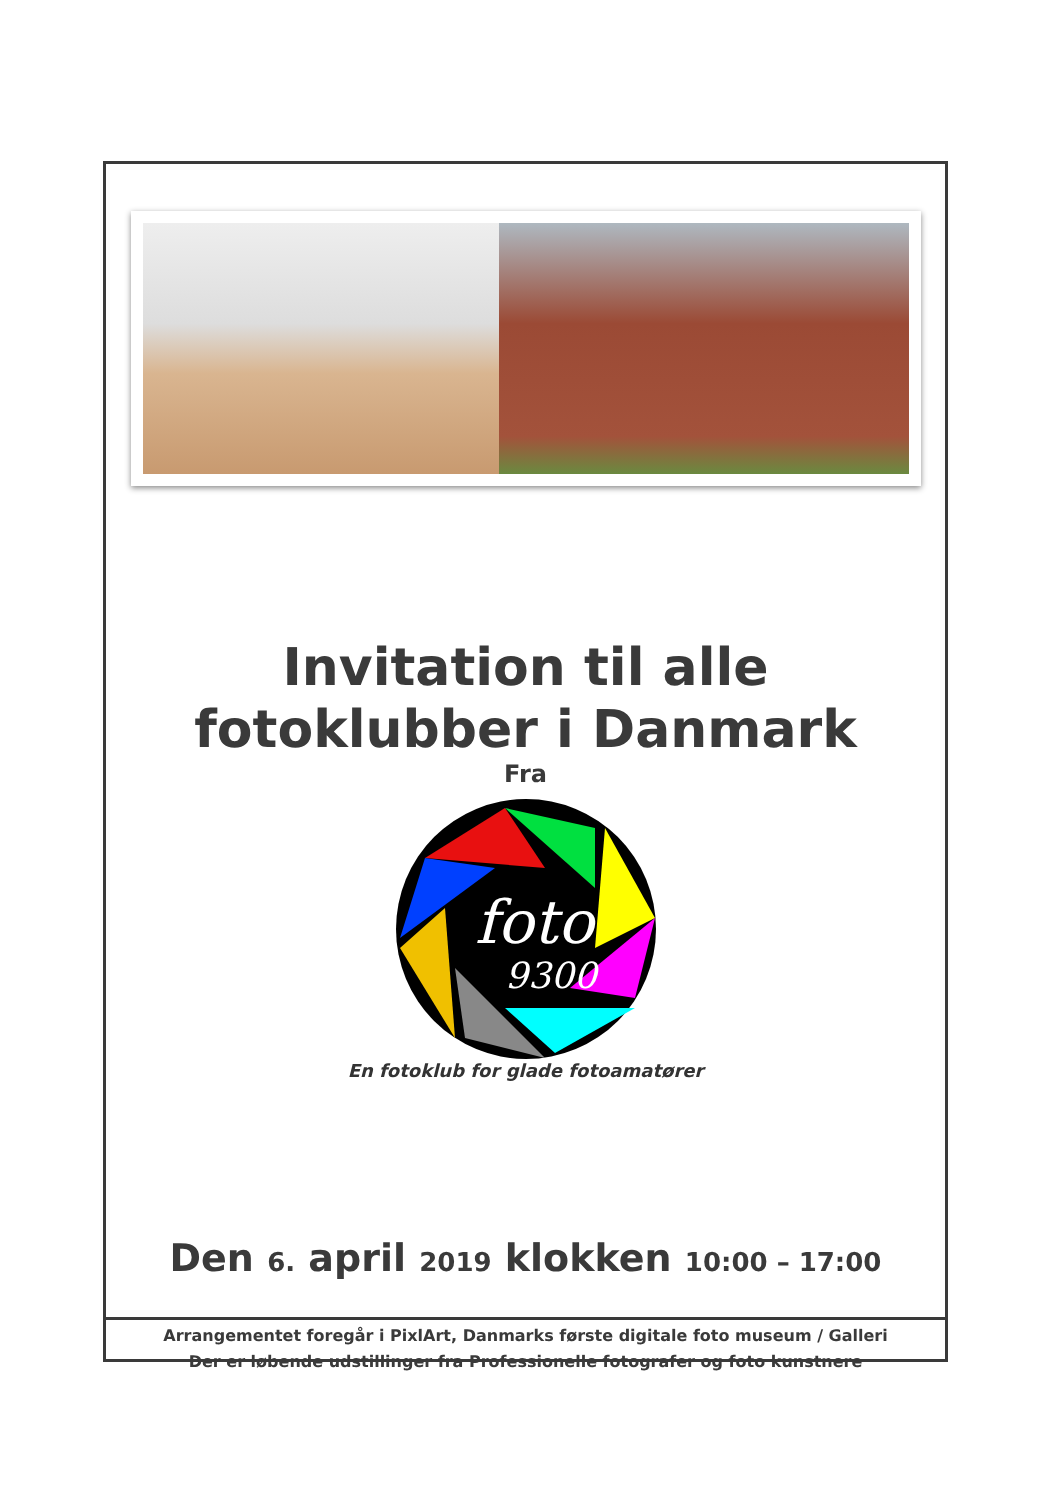Invitation til alle
fotoklubber i Danmark
Fra
foto
9300
En fotoklub for glade fotoamatører
Den 6. april 2019 klokken 10:00 – 17:00
Arrangementet foregår i PixlArt, Danmarks første digitale foto museum / Galleri
Der er løbende udstillinger fra Professionelle fotografer og foto kunstnere